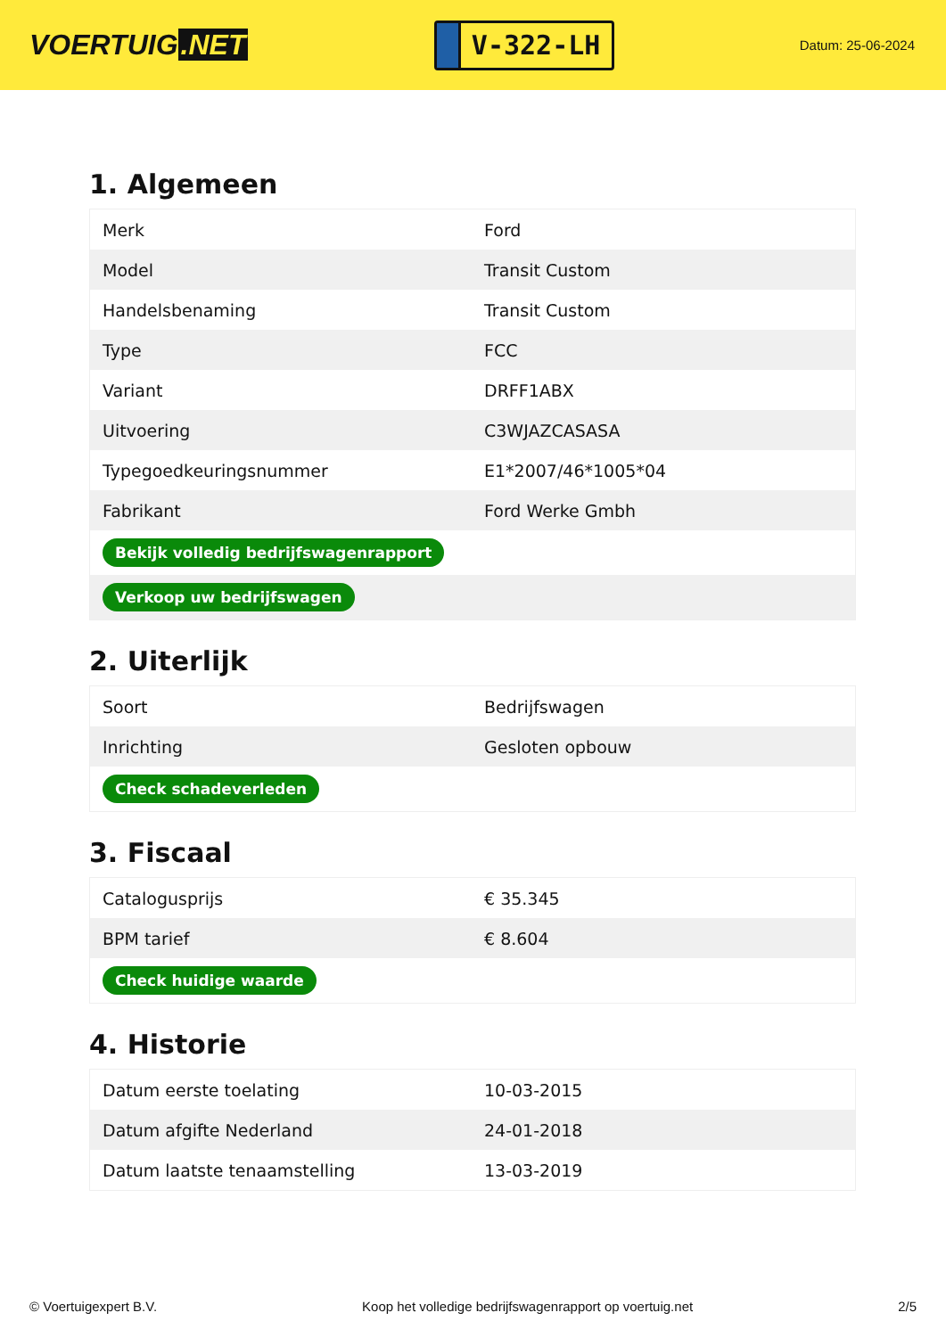VOERTUIG.NET
V-322-LH
Datum: 25-06-2024
1. Algemeen
| Merk | Ford |
| Model | Transit Custom |
| Handelsbenaming | Transit Custom |
| Type | FCC |
| Variant | DRFF1ABX |
| Uitvoering | C3WJAZCASASA |
| Typegoedkeuringsnummer | E1*2007/46*1005*04 |
| Fabrikant | Ford Werke Gmbh |
| Bekijk volledig bedrijfswagenrapport | |
| Verkoop uw bedrijfswagen | |
2. Uiterlijk
| Soort | Bedrijfswagen |
| Inrichting | Gesloten opbouw |
| Check schadeverleden | |
3. Fiscaal
| Catalogusprijs | € 35.345 |
| BPM tarief | € 8.604 |
| Check huidige waarde | |
4. Historie
| Datum eerste toelating | 10-03-2015 |
| Datum afgifte Nederland | 24-01-2018 |
| Datum laatste tenaamstelling | 13-03-2019 |
© Voertuigexpert B.V. Koop het volledige bedrijfswagenrapport op voertuig.net 2/5